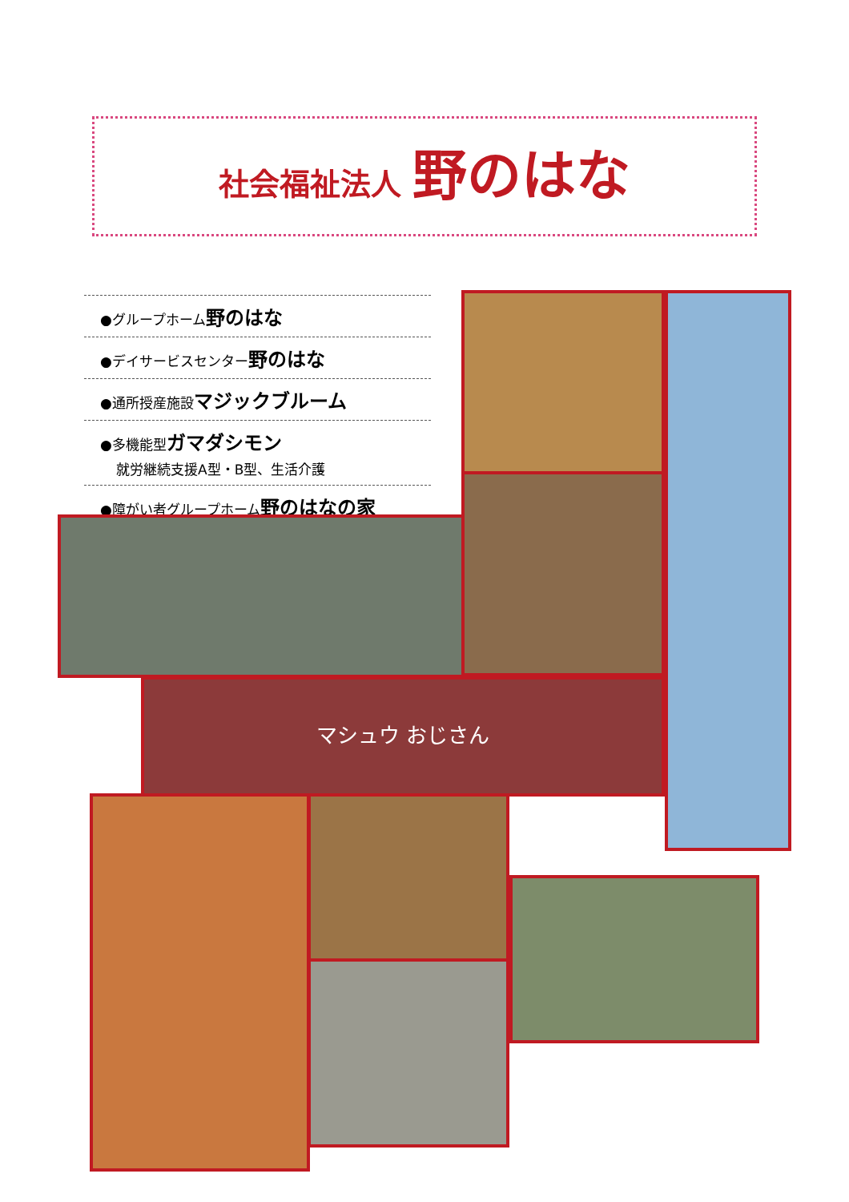社会福祉法人 野のはな
●グループホーム野のはな
●デイサービスセンター野のはな
●通所授産施設マジックブルーム
●多機能型ガマダシモン
就労継続支援A型・B型、生活介護
●障がい者グループホーム野のはなの家
マシュウ おじさん